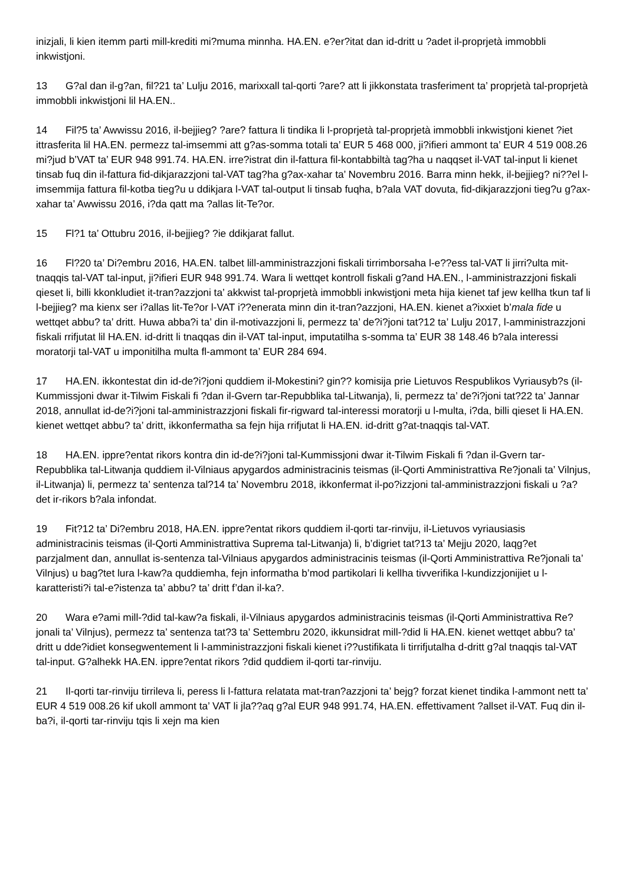inizjali, li kien itemm parti mill-krediti mi?muma minnha. HA.EN. e?er?itat dan id-dritt u ?adet il-proprjetà immobbli inkwistjoni.
13 G?al dan il-g?an, fil?21 ta’ Lulju 2016, marixxall tal-qorti ?are? att li jikkonstata trasferiment ta’ proprjetà tal-proprjetà immobbli inkwistjoni lil HA.EN..
14 Fil?5 ta’ Awwissu 2016, il-bejjieg? ?are? fattura li tindika li l-proprjetà tal-proprjetà immobbli inkwistjoni kienet ?iet ittrasferita lil HA.EN. permezz tal-imsemmi att g?as-somma totali ta’ EUR 5 468 000, ji?ifieri ammont ta’ EUR 4 519 008.26 mi?jud b’VAT ta’ EUR 948 991.74. HA.EN. irre?istrat din il-fattura fil-kontabbiltà tag?ha u naqqset il-VAT tal-input li kienet tinsab fuq din il-fattura fid-dikjarazzjoni tal-VAT tag?ha g?ax-xahar ta’ Novembru 2016. Barra minn hekk, il-bejjieg? ni??el l-imsemmija fattura fil-kotba tieg?u u ddikjara l-VAT tal-output li tinsab fuqha, b?ala VAT dovuta, fid-dikjarazzjoni tieg?u g?ax-xahar ta’ Awwissu 2016, i?da qatt ma ?allas lit-Te?or.
15 Fl?1 ta’ Ottubru 2016, il-bejjieg? ?ie ddikjarat fallut.
16 Fl?20 ta’ Di?embru 2016, HA.EN. talbet lill-amministrazzjoni fiskali tirrimborsaha l-e??ess tal-VAT li jirri?ulta mit-tnaqqis tal-VAT tal-input, ji?ifieri EUR 948 991.74. Wara li wettqet kontroll fiskali g?and HA.EN., l-amministrazzjoni fiskali qieset li, billi kkonkludiet it-tran?azzjoni ta’ akkwist tal-proprjetà immobbli inkwistjoni meta hija kienet taf jew kellha tkun taf li l-bejjieg? ma kienx ser i?allas lit-Te?or l-VAT i??enerata minn din it-tran?azzjoni, HA.EN. kienet a?ixxiet b’mala fide u wettqet abbu? ta’ dritt. Huwa abba?i ta’ din il-motivazzjoni li, permezz ta’ de?i?joni tat?12 ta’ Lulju 2017, l-amministrazzjoni fiskali rrifjutat lil HA.EN. id-dritt li tnaqqas din il-VAT tal-input, imputatilha s-somma ta’ EUR 38 148.46 b?ala interessi moratorji tal-VAT u imponitilha multa fl-ammont ta’ EUR 284 694.
17 HA.EN. ikkontestat din id-de?i?joni quddiem il-Mokestini? gin?? komisija prie Lietuvos Respublikos Vyriausyb?s (il-Kummissjoni dwar it-Tilwim Fiskali fi ?dan il-Gvern tar-Repubblika tal-Litwanja), li, permezz ta’ de?i?joni tat?22 ta’ Jannar 2018, annullat id-de?i?joni tal-amministrazzjoni fiskali fir-rigward tal-interessi moratorji u l-multa, i?da, billi qieset li HA.EN. kienet wettqet abbu? ta’ dritt, ikkonfermatha sa fejn hija rrifjutat li HA.EN. id-dritt g?at-tnaqqis tal-VAT.
18 HA.EN. ippre?entat rikors kontra din id-de?i?joni tal-Kummissjoni dwar it-Tilwim Fiskali fi ?dan il-Gvern tar-Repubblika tal-Litwanja quddiem il-Vilniaus apygardos administracinis teismas (il-Qorti Amministrattiva Re?jonali ta’ Vilnjus, il-Litwanja) li, permezz ta’ sentenza tal?14 ta’ Novembru 2018, ikkonfermat il-po?izzjoni tal-amministrazzjoni fiskali u ?a?det ir-rikors b?ala infondat.
19 Fit?12 ta’ Di?embru 2018, HA.EN. ippre?entat rikors quddiem il-qorti tar-rinviju, il-Lietuvos vyriausiasis administracinis teismas (il-Qorti Amministrattiva Suprema tal-Litwanja) li, b’digriet tat?13 ta’ Mejju 2020, laqg?et parzjalment dan, annullat is-sentenza tal-Vilniaus apygardos administracinis teismas (il-Qorti Amministrattiva Re?jonali ta’ Vilnjus) u bag?tet lura l-kaw?a quddiemha, fejn informatha b’mod partikolari li kellha tivverifika l-kundizzjonijiet u l-karatteristi?i tal-e?istenza ta’ abbu? ta’ dritt f’dan il-ka?.
20 Wara e?ami mill-?did tal-kaw?a fiskali, il-Vilniaus apygardos administracinis teismas (il-Qorti Amministrattiva Re?jonali ta’ Vilnjus), permezz ta’ sentenza tat?3 ta’ Settembru 2020, ikkunsidrat mill-?did li HA.EN. kienet wettqet abbu? ta’ dritt u dde?idiet konsegwentement li l-amministrazzjoni fiskali kienet i??ustifikata li tirrifjutalha d-dritt g?al tnaqqis tal-VAT tal-input. G?alhekk HA.EN. ippre?entat rikors ?did quddiem il-qorti tar-rinviju.
21 Il-qorti tar-rinviju tirrileva li, peress li l-fattura relatata mat-tran?azzjoni ta’ bejg? forzat kienet tindika l-ammont nett ta’ EUR 4 519 008.26 kif ukoll ammont ta’ VAT li jla??aq g?al EUR 948 991.74, HA.EN. effettivament ?allset il-VAT. Fuq din il-ba?i, il-qorti tar-rinviju tqis li xejn ma kien